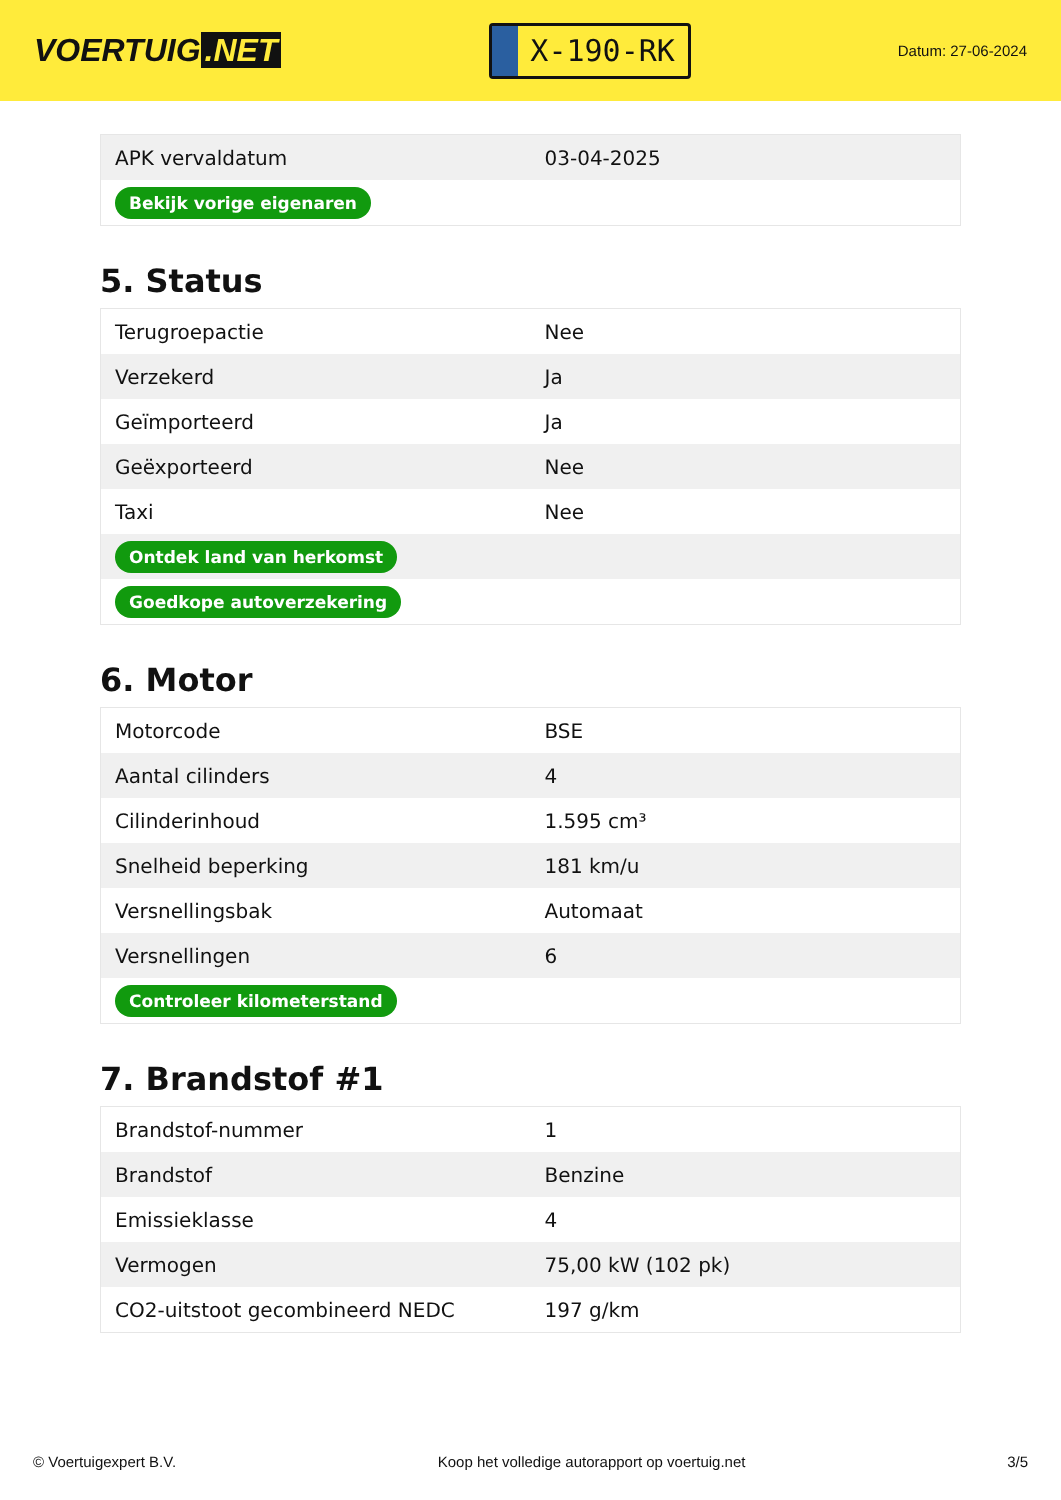VOERTUIG.NET
X-190-RK
Datum: 27-06-2024
| APK vervaldatum | 03-04-2025 |
| Bekijk vorige eigenaren | |
5. Status
| Terugroepactie | Nee |
| Verzekerd | Ja |
| Geïmporteerd | Ja |
| Geëxporteerd | Nee |
| Taxi | Nee |
| Ontdek land van herkomst | |
| Goedkope autoverzekering | |
6. Motor
| Motorcode | BSE |
| Aantal cilinders | 4 |
| Cilinderinhoud | 1.595 cm³ |
| Snelheid beperking | 181 km/u |
| Versnellingsbak | Automaat |
| Versnellingen | 6 |
| Controleer kilometerstand | |
7. Brandstof #1
| Brandstof-nummer | 1 |
| Brandstof | Benzine |
| Emissieklasse | 4 |
| Vermogen | 75,00 kW (102 pk) |
| CO2-uitstoot gecombineerd NEDC | 197 g/km |
© Voertuigexpert B.V. Koop het volledige autorapport op voertuig.net 3/5